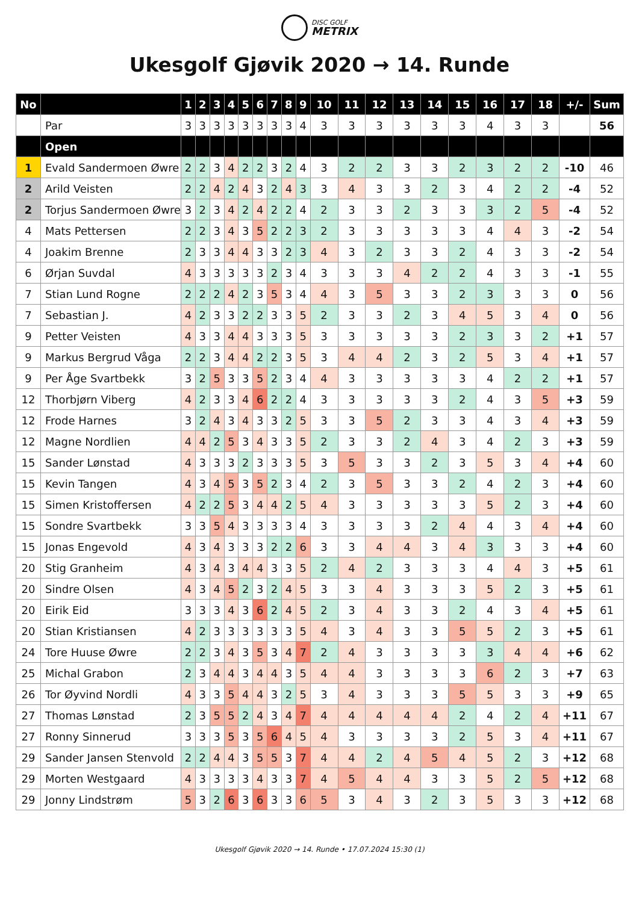DISC GOLF METRIX
Ukesgolf Gjøvik 2020 → 14. Runde
| No | | 1 | 2 | 3 | 4 | 5 | 6 | 7 | 8 | 9 | 10 | 11 | 12 | 13 | 14 | 15 | 16 | 17 | 18 | +/- | Sum |
| --- | --- | --- | --- | --- | --- | --- | --- | --- | --- | --- | --- | --- | --- | --- | --- | --- | --- | --- | --- | --- | --- |
| | Par | 3 | 3 | 3 | 3 | 3 | 3 | 3 | 3 | 4 | 3 | 3 | 3 | 3 | 3 | 3 | 4 | 3 | 3 | | 56 |
| | Open | | | | | | | | | | | | | | | | | | | | |
| 1 | Evald Sandermoen Øwre | 2 | 2 | 3 | 4 | 2 | 2 | 3 | 2 | 4 | 3 | 2 | 2 | 3 | 3 | 2 | 3 | 2 | 2 | -10 | 46 |
| 2 | Arild Veisten | 2 | 2 | 4 | 2 | 4 | 3 | 2 | 4 | 3 | 3 | 4 | 3 | 3 | 2 | 3 | 4 | 2 | 2 | -4 | 52 |
| 2 | Torjus Sandermoen Øwre | 3 | 2 | 3 | 4 | 2 | 4 | 2 | 2 | 4 | 2 | 3 | 3 | 2 | 3 | 3 | 3 | 2 | 5 | -4 | 52 |
| 4 | Mats Pettersen | 2 | 2 | 3 | 4 | 3 | 5 | 2 | 2 | 3 | 2 | 3 | 3 | 3 | 3 | 3 | 4 | 4 | 3 | -2 | 54 |
| 4 | Joakim Brenne | 2 | 3 | 3 | 4 | 4 | 3 | 3 | 2 | 3 | 4 | 3 | 2 | 3 | 3 | 2 | 4 | 3 | 3 | -2 | 54 |
| 6 | Ørjan Suvdal | 4 | 3 | 3 | 3 | 3 | 3 | 2 | 3 | 4 | 3 | 3 | 3 | 4 | 2 | 2 | 4 | 3 | 3 | -1 | 55 |
| 7 | Stian Lund Rogne | 2 | 2 | 2 | 4 | 2 | 3 | 5 | 3 | 4 | 4 | 3 | 5 | 3 | 3 | 2 | 3 | 3 | 3 | 0 | 56 |
| 7 | Sebastian J. | 4 | 2 | 3 | 3 | 2 | 2 | 3 | 3 | 5 | 2 | 3 | 3 | 2 | 3 | 4 | 5 | 3 | 4 | 0 | 56 |
| 9 | Petter Veisten | 4 | 3 | 3 | 4 | 4 | 3 | 3 | 3 | 5 | 3 | 3 | 3 | 3 | 3 | 2 | 3 | 3 | 2 | +1 | 57 |
| 9 | Markus Bergrud Våga | 2 | 2 | 3 | 4 | 4 | 2 | 2 | 3 | 5 | 3 | 4 | 4 | 2 | 3 | 2 | 5 | 3 | 4 | +1 | 57 |
| 9 | Per Åge Svartbekk | 3 | 2 | 5 | 3 | 3 | 5 | 2 | 3 | 4 | 4 | 3 | 3 | 3 | 3 | 3 | 4 | 2 | 2 | +1 | 57 |
| 12 | Thorbjørn Viberg | 4 | 2 | 3 | 3 | 4 | 6 | 2 | 2 | 4 | 3 | 3 | 3 | 3 | 3 | 2 | 4 | 3 | 5 | +3 | 59 |
| 12 | Frode Harnes | 3 | 2 | 4 | 3 | 4 | 3 | 3 | 2 | 5 | 3 | 3 | 5 | 2 | 3 | 3 | 4 | 3 | 4 | +3 | 59 |
| 12 | Magne Nordlien | 4 | 4 | 2 | 5 | 3 | 4 | 3 | 3 | 5 | 2 | 3 | 3 | 2 | 4 | 3 | 4 | 2 | 3 | +3 | 59 |
| 15 | Sander Lønstad | 4 | 3 | 3 | 3 | 2 | 3 | 3 | 3 | 5 | 3 | 5 | 3 | 3 | 2 | 3 | 5 | 3 | 4 | +4 | 60 |
| 15 | Kevin Tangen | 4 | 3 | 4 | 5 | 3 | 5 | 2 | 3 | 4 | 2 | 3 | 5 | 3 | 3 | 2 | 4 | 2 | 3 | +4 | 60 |
| 15 | Simen Kristoffersen | 4 | 2 | 2 | 5 | 3 | 4 | 4 | 2 | 5 | 4 | 3 | 3 | 3 | 3 | 3 | 5 | 2 | 3 | +4 | 60 |
| 15 | Sondre Svartbekk | 3 | 3 | 5 | 4 | 3 | 3 | 3 | 3 | 4 | 3 | 3 | 3 | 3 | 2 | 4 | 4 | 3 | 4 | +4 | 60 |
| 15 | Jonas Engevold | 4 | 3 | 4 | 3 | 3 | 3 | 2 | 2 | 6 | 3 | 3 | 4 | 4 | 3 | 4 | 3 | 3 | 3 | +4 | 60 |
| 20 | Stig Granheim | 4 | 3 | 4 | 3 | 4 | 4 | 3 | 3 | 5 | 2 | 4 | 2 | 3 | 3 | 3 | 4 | 4 | 3 | +5 | 61 |
| 20 | Sindre Olsen | 4 | 3 | 4 | 5 | 2 | 3 | 2 | 4 | 5 | 3 | 3 | 4 | 3 | 3 | 3 | 5 | 2 | 3 | +5 | 61 |
| 20 | Eirik Eid | 3 | 3 | 3 | 4 | 3 | 6 | 2 | 4 | 5 | 2 | 3 | 4 | 3 | 3 | 2 | 4 | 3 | 4 | +5 | 61 |
| 20 | Stian Kristiansen | 4 | 2 | 3 | 3 | 3 | 3 | 3 | 3 | 5 | 4 | 3 | 4 | 3 | 3 | 5 | 5 | 2 | 3 | +5 | 61 |
| 24 | Tore Huuse Øwre | 2 | 2 | 3 | 4 | 3 | 5 | 3 | 4 | 7 | 2 | 4 | 3 | 3 | 3 | 3 | 3 | 4 | 4 | +6 | 62 |
| 25 | Michal Grabon | 2 | 3 | 4 | 4 | 3 | 4 | 4 | 3 | 5 | 4 | 4 | 3 | 3 | 3 | 3 | 6 | 2 | 3 | +7 | 63 |
| 26 | Tor Øyvind Nordli | 4 | 3 | 3 | 5 | 4 | 4 | 3 | 2 | 5 | 3 | 4 | 3 | 3 | 3 | 5 | 5 | 3 | 3 | +9 | 65 |
| 27 | Thomas Lønstad | 2 | 3 | 5 | 5 | 2 | 4 | 3 | 4 | 7 | 4 | 4 | 4 | 4 | 4 | 2 | 4 | 2 | 4 | +11 | 67 |
| 27 | Ronny Sinnerud | 3 | 3 | 3 | 5 | 3 | 5 | 6 | 4 | 5 | 4 | 3 | 3 | 3 | 3 | 2 | 5 | 3 | 4 | +11 | 67 |
| 29 | Sander Jansen Stenvold | 2 | 2 | 4 | 4 | 3 | 5 | 5 | 3 | 7 | 4 | 4 | 2 | 4 | 5 | 4 | 5 | 2 | 3 | +12 | 68 |
| 29 | Morten Westgaard | 4 | 3 | 3 | 3 | 3 | 4 | 3 | 3 | 7 | 4 | 5 | 4 | 4 | 3 | 3 | 5 | 2 | 5 | +12 | 68 |
| 29 | Jonny Lindstrøm | 5 | 3 | 2 | 6 | 3 | 6 | 3 | 3 | 6 | 5 | 3 | 4 | 3 | 2 | 3 | 5 | 3 | 3 | +12 | 68 |
Ukesgolf Gjøvik 2020 → 14. Runde • 17.07.2024 15:30 (1)